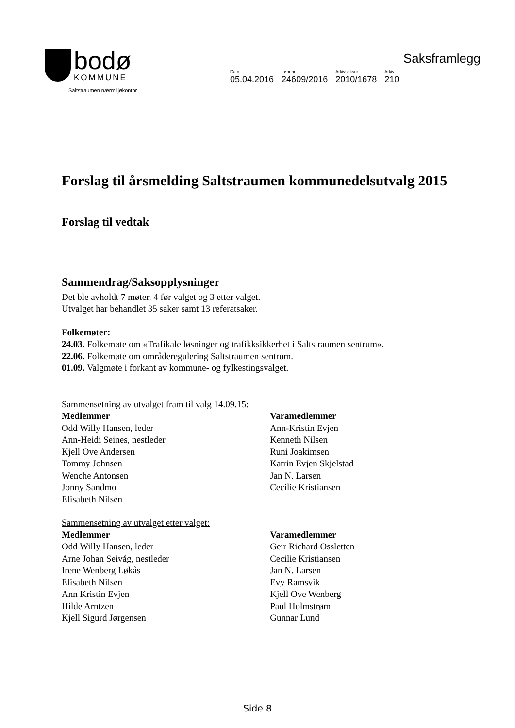bodø
KOMMUNE
Saksframlegg
| Dato | Løpenr | Arkivsaksnr | Arkiv |
| 05.04.2016 | 24609/2016 | 2010/1678 | 210 |
Saltstraumen nærmiljøkontor
Forslag til årsmelding Saltstraumen kommunedelsutvalg 2015
Forslag til vedtak
Sammendrag/Saksopplysninger
Det ble avholdt 7 møter, 4 før valget og 3 etter valget.
Utvalget har behandlet 35 saker samt 13 referatsaker.
Folkemøter:
24.03. Folkemøte om «Trafikale løsninger og trafikksikkerhet i Saltstraumen sentrum».
22.06. Folkemøte om områderegulering Saltstraumen sentrum.
01.09. Valgmøte i forkant av kommune- og fylkestingsvalget.
Sammensetning av utvalget fram til valg 14.09.15:
| Medlemmer | Varamedlemmer |
| --- | --- |
| Odd Willy Hansen, leder | Ann-Kristin Evjen |
| Ann-Heidi Seines, nestleder | Kenneth Nilsen |
| Kjell Ove Andersen | Runi Joakimsen |
| Tommy Johnsen | Katrin Evjen Skjelstad |
| Wenche Antonsen | Jan N. Larsen |
| Jonny Sandmo | Cecilie Kristiansen |
| Elisabeth Nilsen | |
Sammensetning av utvalget etter valget:
| Medlemmer | Varamedlemmer |
| --- | --- |
| Odd Willy Hansen, leder | Geir Richard Ossletten |
| Arne Johan Seivåg, nestleder | Cecilie Kristiansen |
| Irene Wenberg Løkås | Jan N. Larsen |
| Elisabeth Nilsen | Evy Ramsvik |
| Ann Kristin Evjen | Kjell Ove Wenberg |
| Hilde Arntzen | Paul Holmstrøm |
| Kjell Sigurd Jørgensen | Gunnar Lund |
Side 8